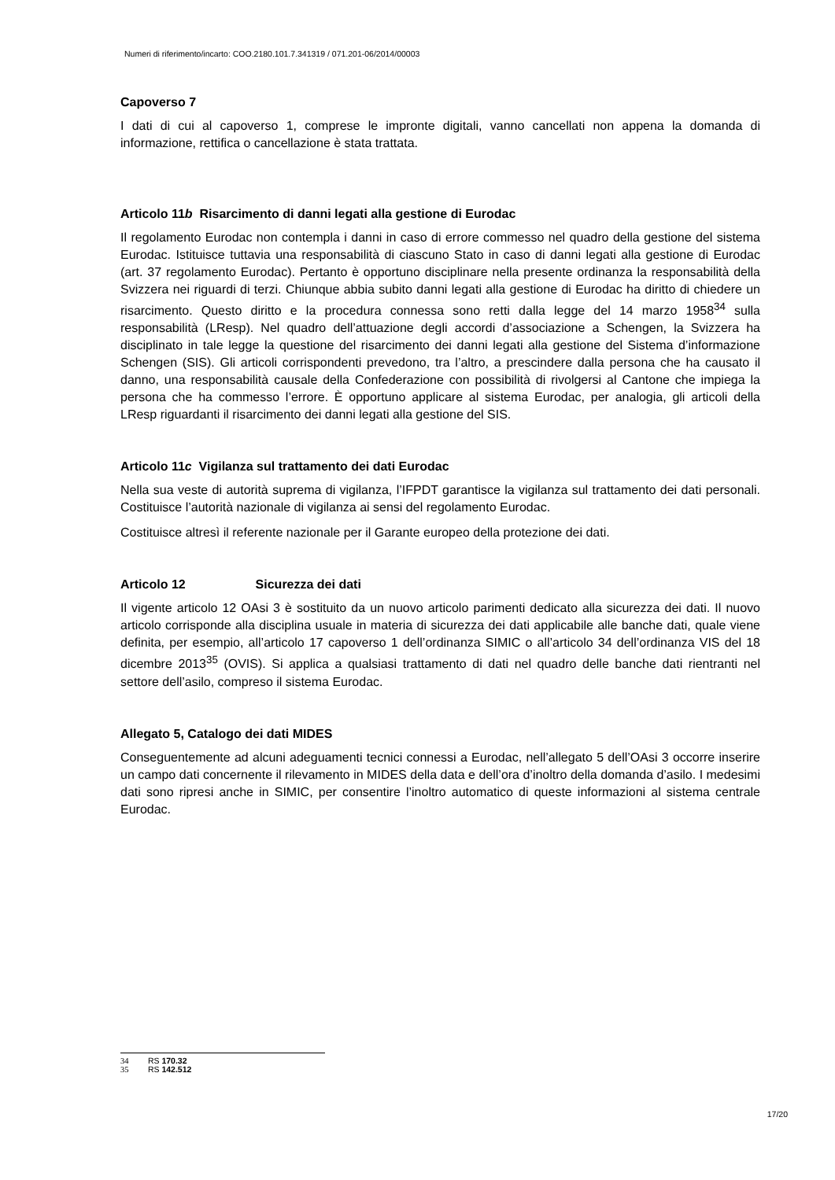Numeri di riferimento/incarto: COO.2180.101.7.341319 / 071.201-06/2014/00003
Capoverso 7
I dati di cui al capoverso 1, comprese le impronte digitali, vanno cancellati non appena la domanda di informazione, rettifica o cancellazione è stata trattata.
Articolo 11b Risarcimento di danni legati alla gestione di Eurodac
Il regolamento Eurodac non contempla i danni in caso di errore commesso nel quadro della gestione del sistema Eurodac. Istituisce tuttavia una responsabilità di ciascuno Stato in caso di danni legati alla gestione di Eurodac (art. 37 regolamento Eurodac). Pertanto è opportuno disciplinare nella presente ordinanza la responsabilità della Svizzera nei riguardi di terzi. Chiunque abbia subito danni legati alla gestione di Eurodac ha diritto di chiedere un risarcimento. Questo diritto e la procedura connessa sono retti dalla legge del 14 marzo 1958<sup>34</sup> sulla responsabilità (LResp). Nel quadro dell’attuazione degli accordi d’associazione a Schengen, la Svizzera ha disciplinato in tale legge la questione del risarcimento dei danni legati alla gestione del Sistema d’informazione Schengen (SIS). Gli articoli corrispondenti prevedono, tra l’altro, a prescindere dalla persona che ha causato il danno, una responsabilità causale della Confederazione con possibilità di rivolgersi al Cantone che impiega la persona che ha commesso l’errore. È opportuno applicare al sistema Eurodac, per analogia, gli articoli della LResp riguardanti il risarcimento dei danni legati alla gestione del SIS.
Articolo 11c Vigilanza sul trattamento dei dati Eurodac
Nella sua veste di autorità suprema di vigilanza, l’IFPDT garantisce la vigilanza sul trattamento dei dati personali. Costituisce l’autorità nazionale di vigilanza ai sensi del regolamento Eurodac.
Costituisce altresì il referente nazionale per il Garante europeo della protezione dei dati.
Articolo 12 Sicurezza dei dati
Il vigente articolo 12 OAsi 3 è sostituito da un nuovo articolo parimenti dedicato alla sicurezza dei dati. Il nuovo articolo corrisponde alla disciplina usuale in materia di sicurezza dei dati applicabile alle banche dati, quale viene definita, per esempio, all’articolo 17 capoverso 1 dell’ordinanza SIMIC o all’articolo 34 dell’ordinanza VIS del 18 dicembre 2013<sup>35</sup> (OVIS). Si applica a qualsiasi trattamento di dati nel quadro delle banche dati rientranti nel settore dell’asilo, compreso il sistema Eurodac.
Allegato 5, Catalogo dei dati MIDES
Conseguentemente ad alcuni adeguamenti tecnici connessi a Eurodac, nell’allegato 5 dell’OAsi 3 occorre inserire un campo dati concernente il rilevamento in MIDES della data e dell’ora d’inoltro della domanda d’asilo. I medesimi dati sono ripresi anche in SIMIC, per consentire l’inoltro automatico di queste informazioni al sistema centrale Eurodac.
34 RS 170.32
35 RS 142.512
17/20